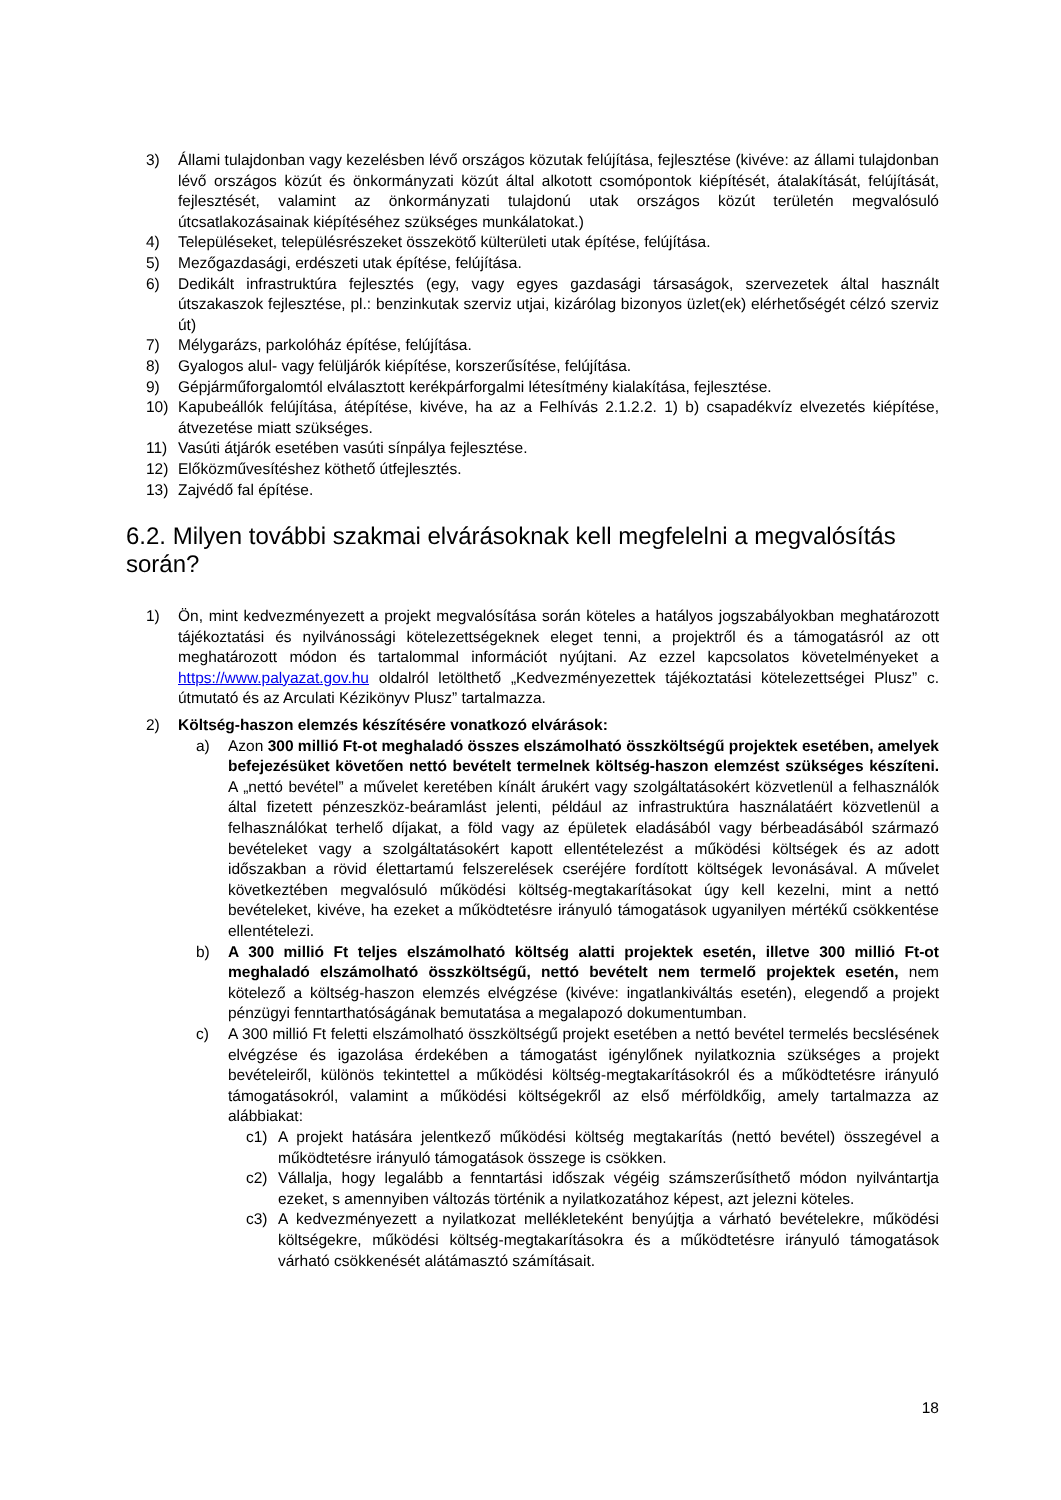3) Állami tulajdonban vagy kezelésben lévő országos közutak felújítása, fejlesztése (kivéve: az állami tulajdonban lévő országos közút és önkormányzati közút által alkotott csomópontok kiépítését, átalakítását, felújítását, fejlesztését, valamint az önkormányzati tulajdonú utak országos közút területén megvalósuló útcsatlakozásainak kiépítéséhez szükséges munkálatokat.)
4) Településeket, településrészeket összekötő külterületi utak építése, felújítása.
5) Mezőgazdasági, erdészeti utak építése, felújítása.
6) Dedikált infrastruktúra fejlesztés (egy, vagy egyes gazdasági társaságok, szervezetek által használt útszakaszok fejlesztése, pl.: benzinkutak szerviz utjai, kizárólag bizonyos üzlet(ek) elérhetőségét célzó szerviz út)
7) Mélygarázs, parkolóház építése, felújítása.
8) Gyalogos alul- vagy felüljárók kiépítése, korszerűsítése, felújítása.
9) Gépjárműforgalomtól elválasztott kerékpárforgalmi létesítmény kialakítása, fejlesztése.
10) Kapubeállók felújítása, átépítése, kivéve, ha az a Felhívás 2.1.2.2. 1) b) csapadékvíz elvezetés kiépítése, átvezetése miatt szükséges.
11) Vasúti átjárók esetében vasúti sínpálya fejlesztése.
12) Előközművesítéshez köthető útfejlesztés.
13) Zajvédő fal építése.
6.2. Milyen további szakmai elvárásoknak kell megfelelni a megvalósítás során?
1) Ön, mint kedvezményezett a projekt megvalósítása során köteles a hatályos jogszabályokban meghatározott tájékoztatási és nyilvánossági kötelezettségeknek eleget tenni, a projektről és a támogatásról az ott meghatározott módon és tartalommal információt nyújtani. Az ezzel kapcsolatos követelményeket a https://www.palyazat.gov.hu oldalról letölthető „Kedvezményezettek tájékoztatási kötelezettségei Plusz” c. útmutató és az Arculati Kézikönyv Plusz” tartalmazza.
2) Költség-haszon elemzés készítésére vonatkozó elvárások:
a) Azon 300 millió Ft-ot meghaladó összes elszámolható összköltségű projektek esetében, amelyek befejezésüket követően nettó bevételt termelnek költség-haszon elemzést szükséges készíteni. A „nettó bevétel” a művelet keretében kínált árukért vagy szolgáltatásokért közvetlenül a felhasználók által fizetett pénzeszköz-beáramlást jelenti, például az infrastruktúra használatáért közvetlenül a felhasználókat terhelő díjakat, a föld vagy az épületek eladásából vagy bérbeadásából származó bevételeket vagy a szolgáltatásokért kapott ellentételezést a működési költségek és az adott időszakban a rövid élettartamú felszerelések cseréjére fordított költségek levonásával. A művelet következtében megvalósuló működési költség-megtakarításokat úgy kell kezelni, mint a nettó bevételeket, kivéve, ha ezeket a működtetésre irányuló támogatások ugyanilyen mértékű csökkentése ellentételezi.
b) A 300 millió Ft teljes elszámolható költség alatti projektek esetén, illetve 300 millió Ft-ot meghaladó elszámolható összköltségű, nettó bevételt nem termelő projektek esetén, nem kötelező a költség-haszon elemzés elvégzése (kivéve: ingatlankiváltás esetén), elegendő a projekt pénzügyi fenntarthatóságának bemutatása a megalapozó dokumentumban.
c) A 300 millió Ft feletti elszámolható összköltségű projekt esetében a nettó bevétel termelés becslésének elvégzése és igazolása érdekében a támogatást igénylőnek nyilatkoznia szükséges a projekt bevételeiről, különös tekintettel a működési költség-megtakarításokról és a működtetésre irányuló támogatásokról, valamint a működési költségekről az első mérföldkőig, amely tartalmazza az alábbiakat:
c1) A projekt hatására jelentkező működési költség megtakarítás (nettó bevétel) összegével a működtetésre irányuló támogatások összege is csökken.
c2) Vállalja, hogy legalább a fenntartási időszak végéig számszerűsíthető módon nyilvántartja ezeket, s amennyiben változás történik a nyilatkozatához képest, azt jelezni köteles.
c3) A kedvezményezett a nyilatkozat mellékleteként benyújtja a várható bevételekre, működési költségekre, működési költség-megtakarításokra és a működtetésre irányuló támogatások várható csökkenését alátámasztó számításait.
18